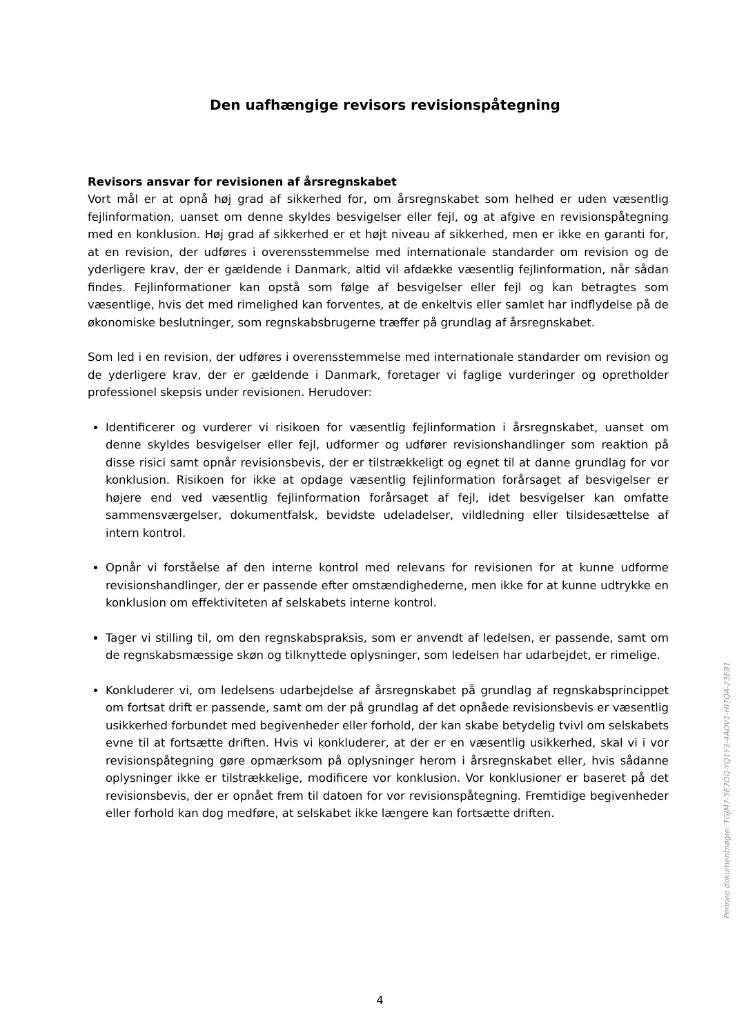Den uafhængige revisors revisionspåtegning
Revisors ansvar for revisionen af årsregnskabet
Vort mål er at opnå høj grad af sikkerhed for, om årsregnskabet som helhed er uden væsentlig fejlinformation, uanset om denne skyldes besvigelser eller fejl, og at afgive en revisionspåtegning med en konklusion. Høj grad af sikkerhed er et højt niveau af sikkerhed, men er ikke en garanti for, at en revision, der udføres i overensstemmelse med internationale standarder om revision og de yderligere krav, der er gældende i Danmark, altid vil afdække væsentlig fejlinformation, når sådan findes. Fejlinformationer kan opstå som følge af besvigelser eller fejl og kan betragtes som væsentlige, hvis det med rimelighed kan forventes, at de enkeltvis eller samlet har indflydelse på de økonomiske beslutninger, som regnskabsbrugerne træffer på grundlag af årsregnskabet.
Som led i en revision, der udføres i overensstemmelse med internationale standarder om revision og de yderligere krav, der er gældende i Danmark, foretager vi faglige vurderinger og opretholder professionel skepsis under revisionen. Herudover:
Identificerer og vurderer vi risikoen for væsentlig fejlinformation i årsregnskabet, uanset om denne skyldes besvigelser eller fejl, udformer og udfører revisionshandlinger som reaktion på disse risici samt opnår revisionsbevis, der er tilstrækkeligt og egnet til at danne grundlag for vor konklusion. Risikoen for ikke at opdage væsentlig fejlinformation forårsaget af besvigelser er højere end ved væsentlig fejlinformation forårsaget af fejl, idet besvigelser kan omfatte sammensværgelser, dokumentfalsk, bevidste udeladelser, vildledning eller tilsidesættelse af intern kontrol.
Opnår vi forståelse af den interne kontrol med relevans for revisionen for at kunne udforme revisionshandlinger, der er passende efter omstændighederne, men ikke for at kunne udtrykke en konklusion om effektiviteten af selskabets interne kontrol.
Tager vi stilling til, om den regnskabspraksis, som er anvendt af ledelsen, er passende, samt om de regnskabsmæssige skøn og tilknyttede oplysninger, som ledelsen har udarbejdet, er rimelige.
Konkluderer vi, om ledelsens udarbejdelse af årsregnskabet på grundlag af regnskabsprincippet om fortsat drift er passende, samt om der på grundlag af det opnåede revisionsbevis er væsentlig usikkerhed forbundet med begivenheder eller forhold, der kan skabe betydelig tvivl om selskabets evne til at fortsætte driften. Hvis vi konkluderer, at der er en væsentlig usikkerhed, skal vi i vor revisionspåtegning gøre opmærksom på oplysninger herom i årsregnskabet eller, hvis sådanne oplysninger ikke er tilstrækkelige, modificere vor konklusion. Vor konklusioner er baseret på det revisionsbevis, der er opnået frem til datoen for vor revisionspåtegning. Fremtidige begivenheder eller forhold kan dog medføre, at selskabet ikke længere kan fortsætte driften.
4
Penneo dokumentnøgle: TGJM7-5E7OQ-YQ1Y3-4AOV1-HI7QA-23E81